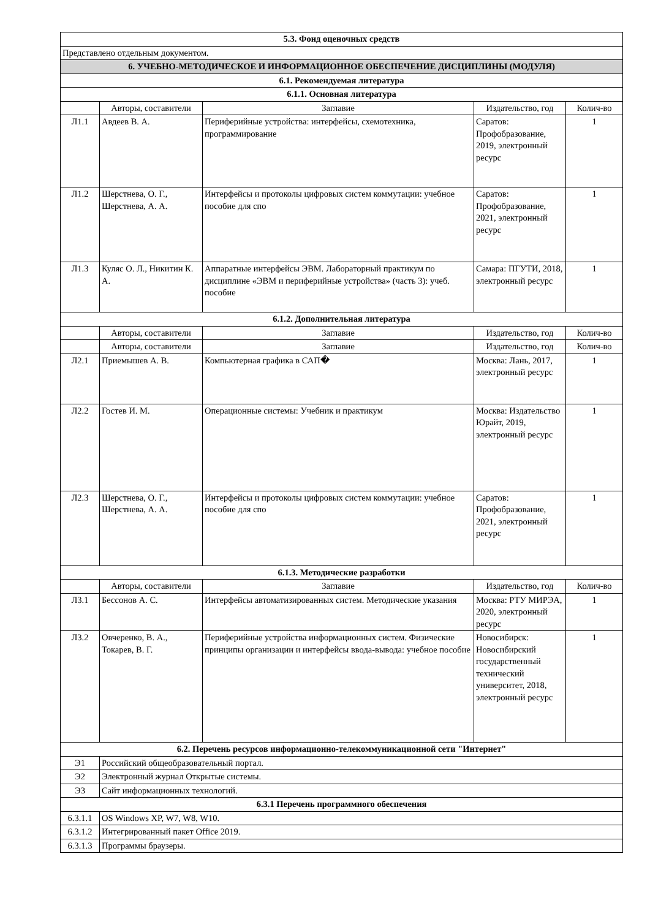| 5.3. Фонд оценочных средств | | | | |
| Представлено отдельным документом. | | | | |
| 6. УЧЕБНО-МЕТОДИЧЕСКОЕ И ИНФОРМАЦИОННОЕ ОБЕСПЕЧЕНИЕ ДИСЦИПЛИНЫ (МОДУЛЯ) | | | | |
| 6.1. Рекомендуемая литература | | | | |
| 6.1.1. Основная литература | | | | |
| | Авторы, составители | Заглавие | Издательство, год | Колич-во |
| Л1.1 | Авдеев В. А. | Периферийные устройства: интерфейсы, схемотехника, программирование | Саратов: Профобразование, 2019, электронный ресурс | 1 |
| Л1.2 | Шерстнева, О. Г., Шерстнева, А. А. | Интерфейсы и протоколы цифровых систем коммутации: учебное пособие для спо | Саратов: Профобразование, 2021, электронный ресурс | 1 |
| Л1.3 | Куляс О. Л., Никитин К. А. | Аппаратные интерфейсы ЭВМ. Лабораторный практикум по дисциплине «ЭВМ и периферийные устройства» (часть 3): учеб. пособие | Самара: ПГУТИ, 2018, электронный ресурс | 1 |
| 6.1.2. Дополнительная литература | | | | |
| | Авторы, составители | Заглавие | Издательство, год | Колич-во |
| | Авторы, составители | Заглавие | Издательство, год | Колич-во |
| Л2.1 | Приемышев А. В. | Компьютерная графика в САП� | Москва: Лань, 2017, электронный ресурс | 1 |
| Л2.2 | Гостев И. М. | Операционные системы: Учебник и практикум | Москва: Издательство Юрайт, 2019, электронный ресурс | 1 |
| Л2.3 | Шерстнева, О. Г., Шерстнева, А. А. | Интерфейсы и протоколы цифровых систем коммутации: учебное пособие для спо | Саратов: Профобразование, 2021, электронный ресурс | 1 |
| 6.1.3. Методические разработки | | | | |
| | Авторы, составители | Заглавие | Издательство, год | Колич-во |
| Л3.1 | Бессонов А. С. | Интерфейсы автоматизированных систем. Методические указания | Москва: РТУ МИРЭА, 2020, электронный ресурс | 1 |
| Л3.2 | Овчеренко, В. А., Токарев, В. Г. | Периферийные устройства информационных систем. Физические принципы организации и интерфейсы ввода-вывода: учебное пособие | Новосибирск: Новосибирский государственный технический университет, 2018, электронный ресурс | 1 |
| 6.2. Перечень ресурсов информационно-телекоммуникационной сети "Интернет" | | | | |
| Э1 | Российский общеобразовательный портал. | | | |
| Э2 | Электронный журнал Открытые системы. | | | |
| Э3 | Сайт информационных технологий. | | | |
| 6.3.1 Перечень программного обеспечения | | | | |
| 6.3.1.1 | OS Windows XP, W7, W8, W10. | | | |
| 6.3.1.2 | Интегрированный пакет Office 2019. | | | |
| 6.3.1.3 | Программы браузеры. | | | |